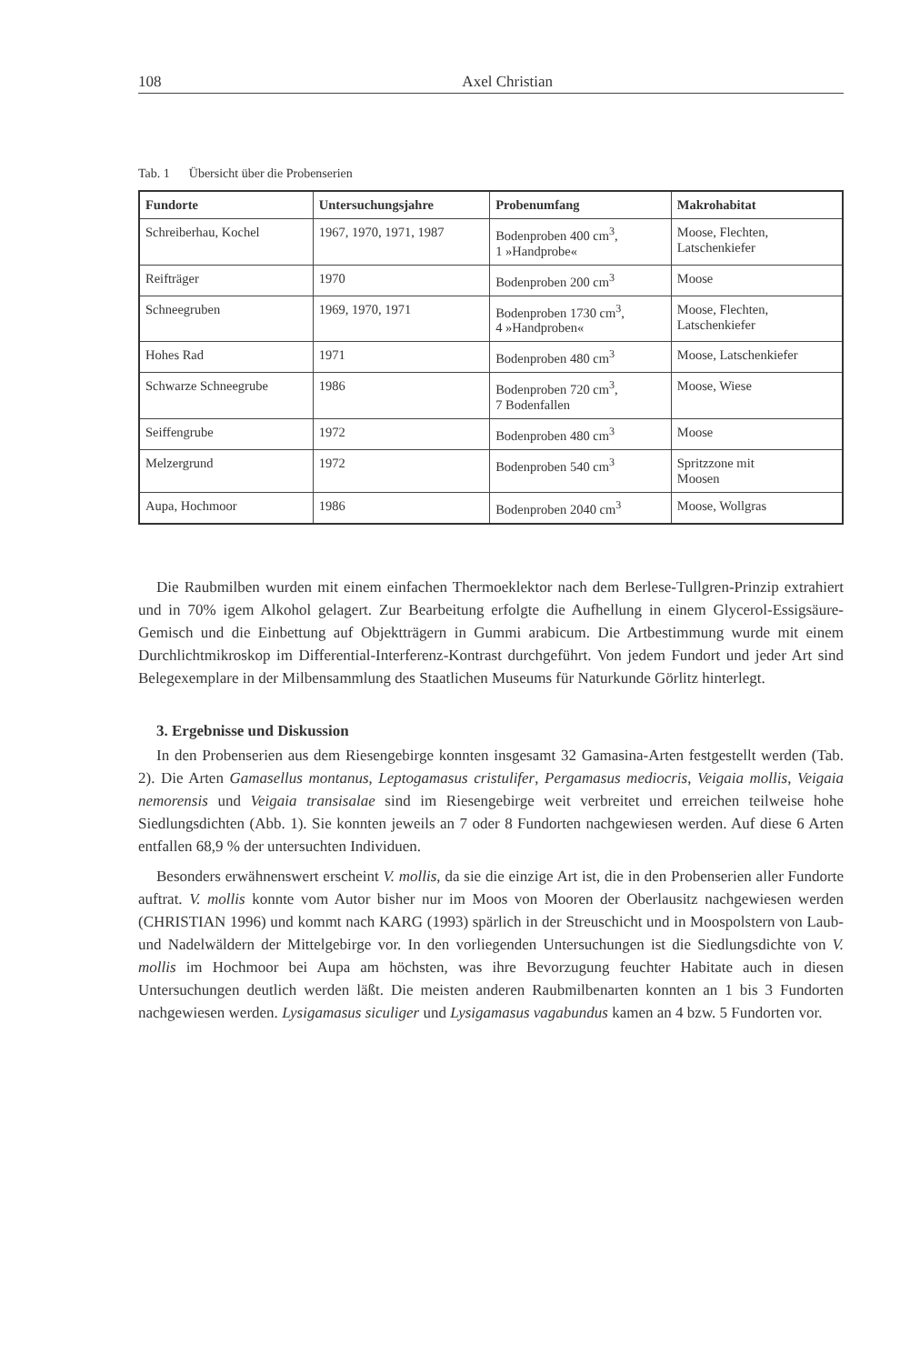108 Axel Christian
Tab. 1 Übersicht über die Probenserien
| Fundorte | Untersuchungsjahre | Probenumfang | Makrohabitat |
| --- | --- | --- | --- |
| Schreiberhau, Kochel | 1967, 1970, 1971, 1987 | Bodenproben 400 cm<sup>3</sup>, 1 »Handprobe« | Moose, Flechten, Latschenkiefer |
| Reifträger | 1970 | Bodenproben 200 cm<sup>3</sup> | Moose |
| Schneegruben | 1969, 1970, 1971 | Bodenproben 1730 cm<sup>3</sup>, 4 »Handproben« | Moose, Flechten, Latschenkiefer |
| Hohes Rad | 1971 | Bodenproben 480 cm<sup>3</sup> | Moose, Latschenkiefer |
| Schwarze Schneegrube | 1986 | Bodenproben 720 cm<sup>3</sup>, 7 Bodenfallen | Moose, Wiese |
| Seiffengrube | 1972 | Bodenproben 480 cm<sup>3</sup> | Moose |
| Melzergrund | 1972 | Bodenproben 540 cm<sup>3</sup> | Spritzzone mit Moosen |
| Aupa, Hochmoor | 1986 | Bodenproben 2040 cm<sup>3</sup> | Moose, Wollgras |
Die Raubmilben wurden mit einem einfachen Thermoeklektor nach dem Berlese-Tullgren-Prinzip extrahiert und in 70% igem Alkohol gelagert. Zur Bearbeitung erfolgte die Aufhellung in einem Glycerol-Essigsäure-Gemisch und die Einbettung auf Objektträgern in Gummi arabicum. Die Artbestimmung wurde mit einem Durchlichtmikroskop im Differential-Interferenz-Kontrast durchgeführt. Von jedem Fundort und jeder Art sind Belegexemplare in der Milbensammlung des Staatlichen Museums für Naturkunde Görlitz hinterlegt.
3. Ergebnisse und Diskussion
In den Probenserien aus dem Riesengebirge konnten insgesamt 32 Gamasina-Arten festgestellt werden (Tab. 2). Die Arten Gamasellus montanus, Leptogamasus cristulifer, Pergamasus mediocris, Veigaia mollis, Veigaia nemorensis und Veigaia transisalae sind im Riesengebirge weit verbreitet und erreichen teilweise hohe Siedlungsdichten (Abb. 1). Sie konnten jeweils an 7 oder 8 Fundorten nachgewiesen werden. Auf diese 6 Arten entfallen 68,9 % der untersuchten Individuen.
Besonders erwähnenswert erscheint V. mollis, da sie die einzige Art ist, die in den Probenserien aller Fundorte auftrat. V. mollis konnte vom Autor bisher nur im Moos von Mooren der Oberlausitz nachgewiesen werden (CHRISTIAN 1996) und kommt nach KARG (1993) spärlich in der Streuschicht und in Moospolstern von Laub- und Nadelwäldern der Mittelgebirge vor. In den vorliegenden Untersuchungen ist die Siedlungsdichte von V. mollis im Hochmoor bei Aupa am höchsten, was ihre Bevorzugung feuchter Habitate auch in diesen Untersuchungen deutlich werden läßt. Die meisten anderen Raubmilbenarten konnten an 1 bis 3 Fundorten nachgewiesen werden. Lysigamasus siculiger und Lysigamasus vagabundus kamen an 4 bzw. 5 Fundorten vor.